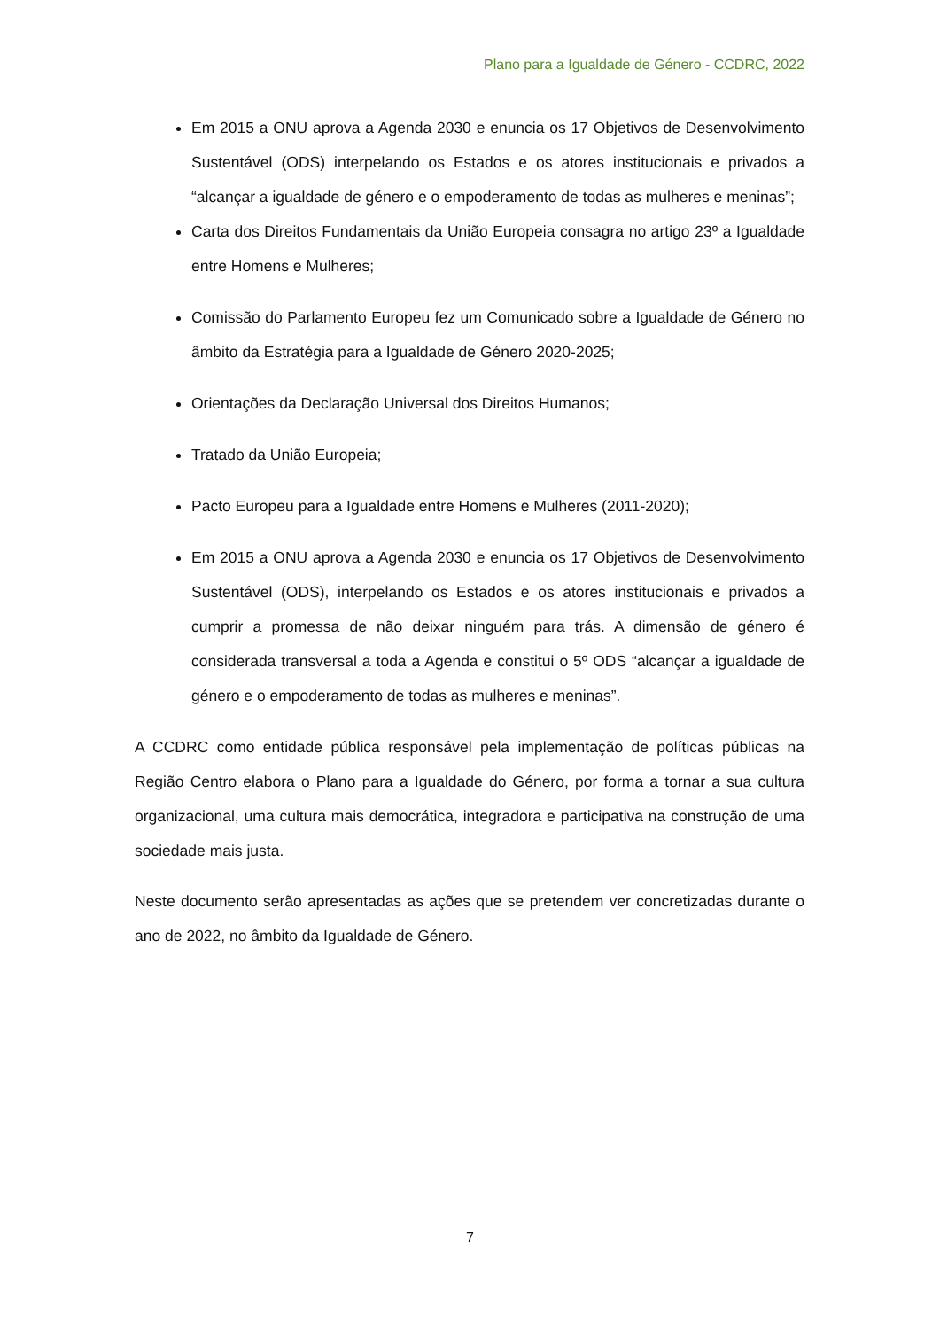Plano para a Igualdade de Género - CCDRC, 2022
Em 2015 a ONU aprova a Agenda 2030 e enuncia os 17 Objetivos de Desenvolvimento Sustentável (ODS) interpelando os Estados e os atores institucionais e privados a “alcançar a igualdade de género e o empoderamento de todas as mulheres e meninas”;
Carta dos Direitos Fundamentais da União Europeia consagra no artigo 23º a Igualdade entre Homens e Mulheres;
Comissão do Parlamento Europeu fez um Comunicado sobre a Igualdade de Género no âmbito da Estratégia para a Igualdade de Género 2020-2025;
Orientações da Declaração Universal dos Direitos Humanos;
Tratado da União Europeia;
Pacto Europeu para a Igualdade entre Homens e Mulheres (2011-2020);
Em 2015 a ONU aprova a Agenda 2030 e enuncia os 17 Objetivos de Desenvolvimento Sustentável (ODS), interpelando os Estados e os atores institucionais e privados a cumprir a promessa de não deixar ninguém para trás. A dimensão de género é considerada transversal a toda a Agenda e constitui o 5º ODS “alcançar a igualdade de género e o empoderamento de todas as mulheres e meninas”.
A CCDRC como entidade pública responsável pela implementação de políticas públicas na Região Centro elabora o Plano para a Igualdade do Género, por forma a tornar a sua cultura organizacional, uma cultura mais democrática, integradora e participativa na construção de uma sociedade mais justa.
Neste documento serão apresentadas as ações que se pretendem ver concretizadas durante o ano de 2022, no âmbito da Igualdade de Género.
7